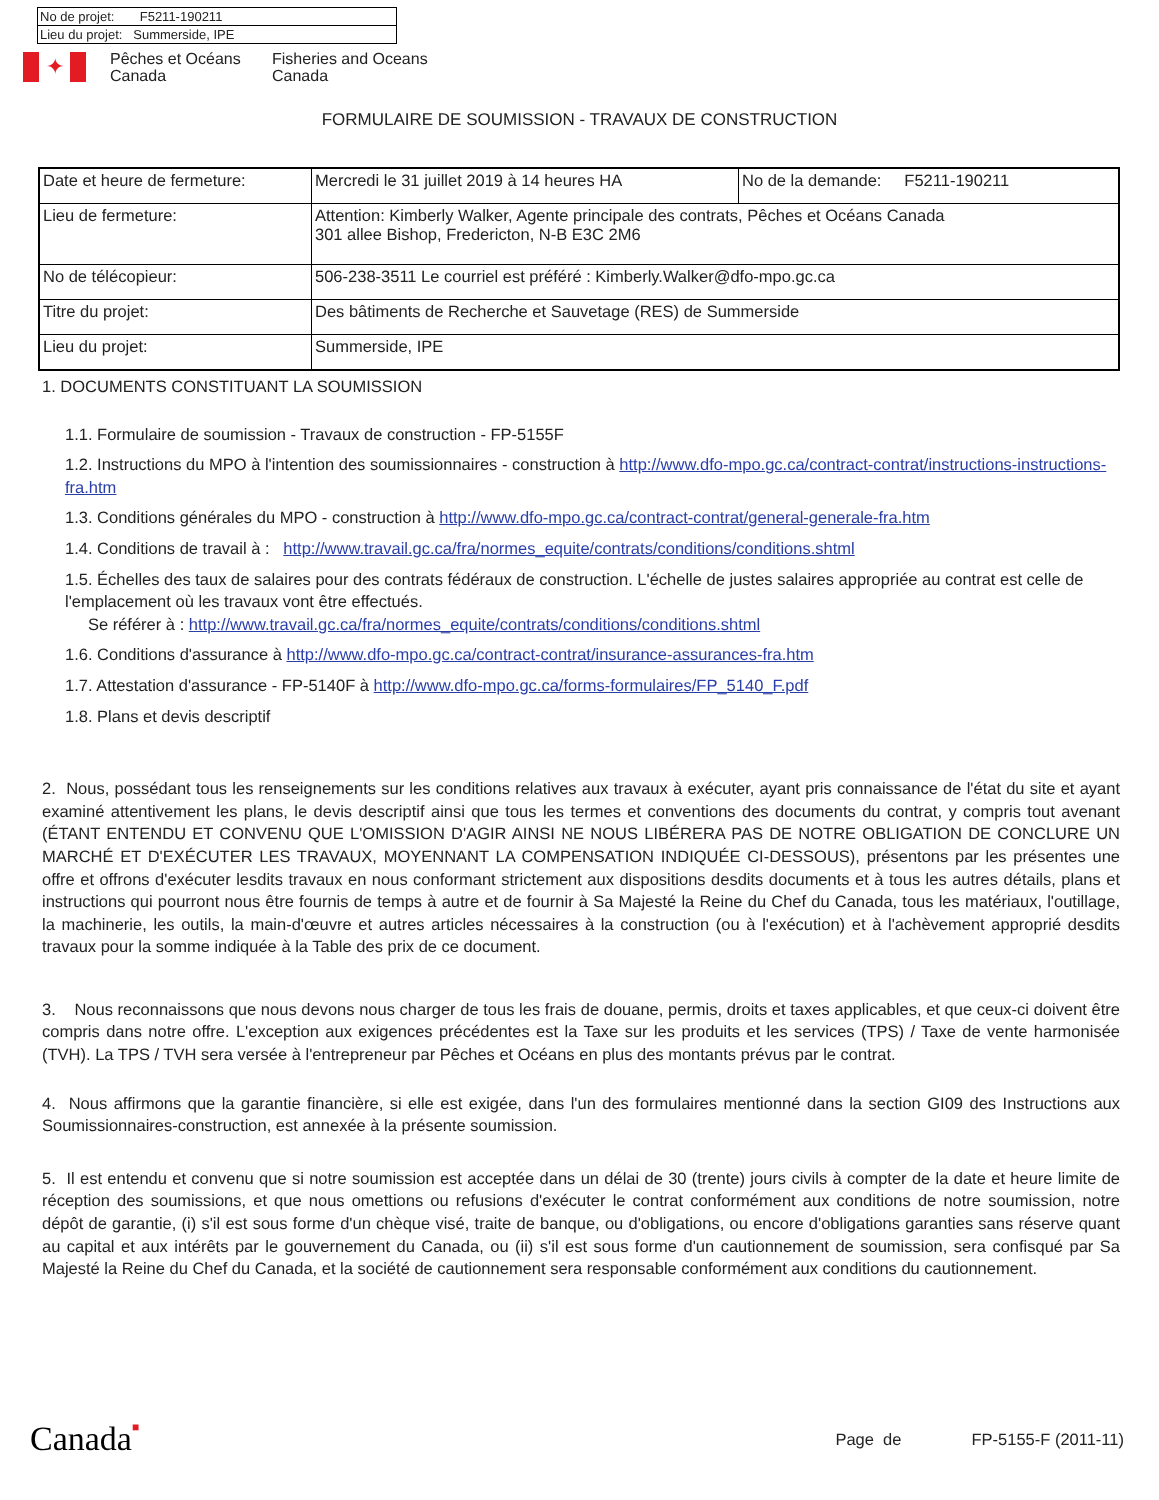| No de projet: F5211-190211 |
| Lieu du projet: Summerside, IPE |
✦
Pêches et Océans
Canada
Fisheries and Oceans
Canada
FORMULAIRE DE SOUMISSION - TRAVAUX DE CONSTRUCTION
| Date et heure de fermeture: | Mercredi le 31 juillet 2019 à 14 heures HA | No de la demande: F5211-190211 |
| Lieu de fermeture: | Attention: Kimberly Walker, Agente principale des contrats, Pêches et Océans Canada 301 allee Bishop, Fredericton, N-B E3C 2M6 | |
| No de télécopieur: | 506-238-3511 Le courriel est préféré : Kimberly.Walker@dfo-mpo.gc.ca | |
| Titre du projet: | Des bâtiments de Recherche et Sauvetage (RES) de Summerside | |
| Lieu du projet: | Summerside, IPE | |
1. DOCUMENTS CONSTITUANT LA SOUMISSION
1.1. Formulaire de soumission - Travaux de construction - FP-5155F
1.2. Instructions du MPO à l'intention des soumissionnaires - construction à http://www.dfo-mpo.gc.ca/contract-contrat/instructions-instructions-fra.htm
1.3. Conditions générales du MPO - construction à http://www.dfo-mpo.gc.ca/contract-contrat/general-generale-fra.htm
1.4. Conditions de travail à : http://www.travail.gc.ca/fra/normes_equite/contrats/conditions/conditions.shtml
1.5. Échelles des taux de salaires pour des contrats fédéraux de construction. L'échelle de justes salaires appropriée au contrat est celle de l'emplacement où les travaux vont être effectués.
Se référer à : http://www.travail.gc.ca/fra/normes_equite/contrats/conditions/conditions.shtml
1.6. Conditions d'assurance à http://www.dfo-mpo.gc.ca/contract-contrat/insurance-assurances-fra.htm
1.7. Attestation d'assurance - FP-5140F à http://www.dfo-mpo.gc.ca/forms-formulaires/FP_5140_F.pdf
1.8. Plans et devis descriptif
2. Nous, possédant tous les renseignements sur les conditions relatives aux travaux à exécuter, ayant pris connaissance de l'état du site et ayant examiné attentivement les plans, le devis descriptif ainsi que tous les termes et conventions des documents du contrat, y compris tout avenant (ÉTANT ENTENDU ET CONVENU QUE L'OMISSION D'AGIR AINSI NE NOUS LIBÉRERA PAS DE NOTRE OBLIGATION DE CONCLURE UN MARCHÉ ET D'EXÉCUTER LES TRAVAUX, MOYENNANT LA COMPENSATION INDIQUÉE CI-DESSOUS), présentons par les présentes une offre et offrons d'exécuter lesdits travaux en nous conformant strictement aux dispositions desdits documents et à tous les autres détails, plans et instructions qui pourront nous être fournis de temps à autre et de fournir à Sa Majesté la Reine du Chef du Canada, tous les matériaux, l'outillage, la machinerie, les outils, la main-d'œuvre et autres articles nécessaires à la construction (ou à l'exécution) et à l'achèvement approprié desdits travaux pour la somme indiquée à la Table des prix de ce document.
3. Nous reconnaissons que nous devons nous charger de tous les frais de douane, permis, droits et taxes applicables, et que ceux-ci doivent être compris dans notre offre. L'exception aux exigences précédentes est la Taxe sur les produits et les services (TPS) / Taxe de vente harmonisée (TVH). La TPS / TVH sera versée à l'entrepreneur par Pêches et Océans en plus des montants prévus par le contrat.
4. Nous affirmons que la garantie financière, si elle est exigée, dans l'un des formulaires mentionné dans la section GI09 des Instructions aux Soumissionnaires-construction, est annexée à la présente soumission.
5. Il est entendu et convenu que si notre soumission est acceptée dans un délai de 30 (trente) jours civils à compter de la date et heure limite de réception des soumissions, et que nous omettions ou refusions d'exécuter le contrat conformément aux conditions de notre soumission, notre dépôt de garantie, (i) s'il est sous forme d'un chèque visé, traite de banque, ou d'obligations, ou encore d'obligations garanties sans réserve quant au capital et aux intérêts par le gouvernement du Canada, ou (ii) s'il est sous forme d'un cautionnement de soumission, sera confisqué par Sa Majesté la Reine du Chef du Canada, et la société de cautionnement sera responsable conformément aux conditions du cautionnement.
Canada■
Page de FP-5155-F (2011-11)